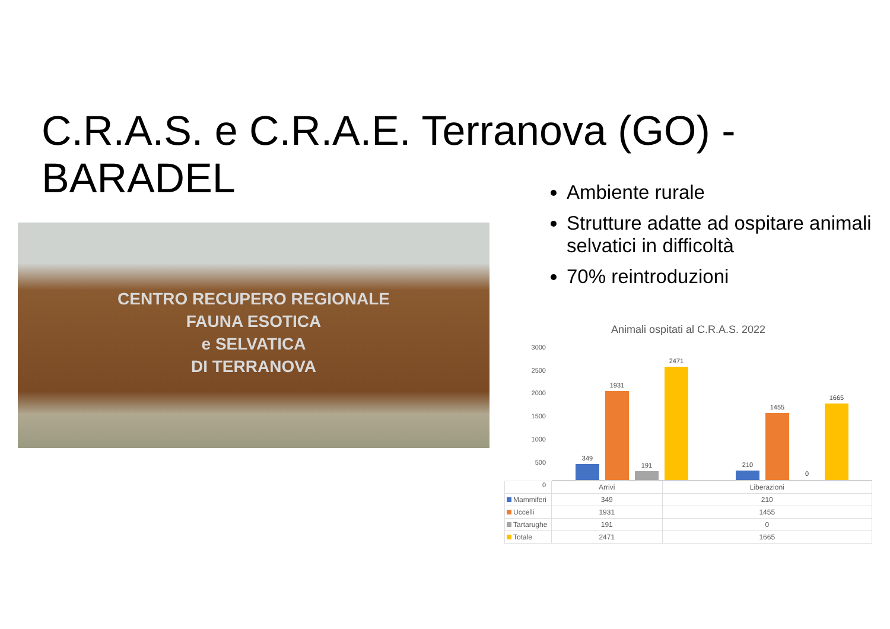C.R.A.S. e C.R.A.E. Terranova (GO) - BARADEL
Ambiente rurale
Strutture adatte ad ospitare animali selvatici in difficoltà
70% reintroduzioni
CENTRO RECUPERO REGIONALE
FAUNA ESOTICA
e SELVATICA
DI TERRANOVA
Animali ospitati al C.R.A.S. 2022
3000
2500
2000
1500
1000
500
0
349
1931
191
2471
210
1455
0
1665
| | Arrivi | Liberazioni |
| --- | --- | --- |
| Mammiferi | 349 | 210 |
| Uccelli | 1931 | 1455 |
| Tartarughe | 191 | 0 |
| Totale | 2471 | 1665 |